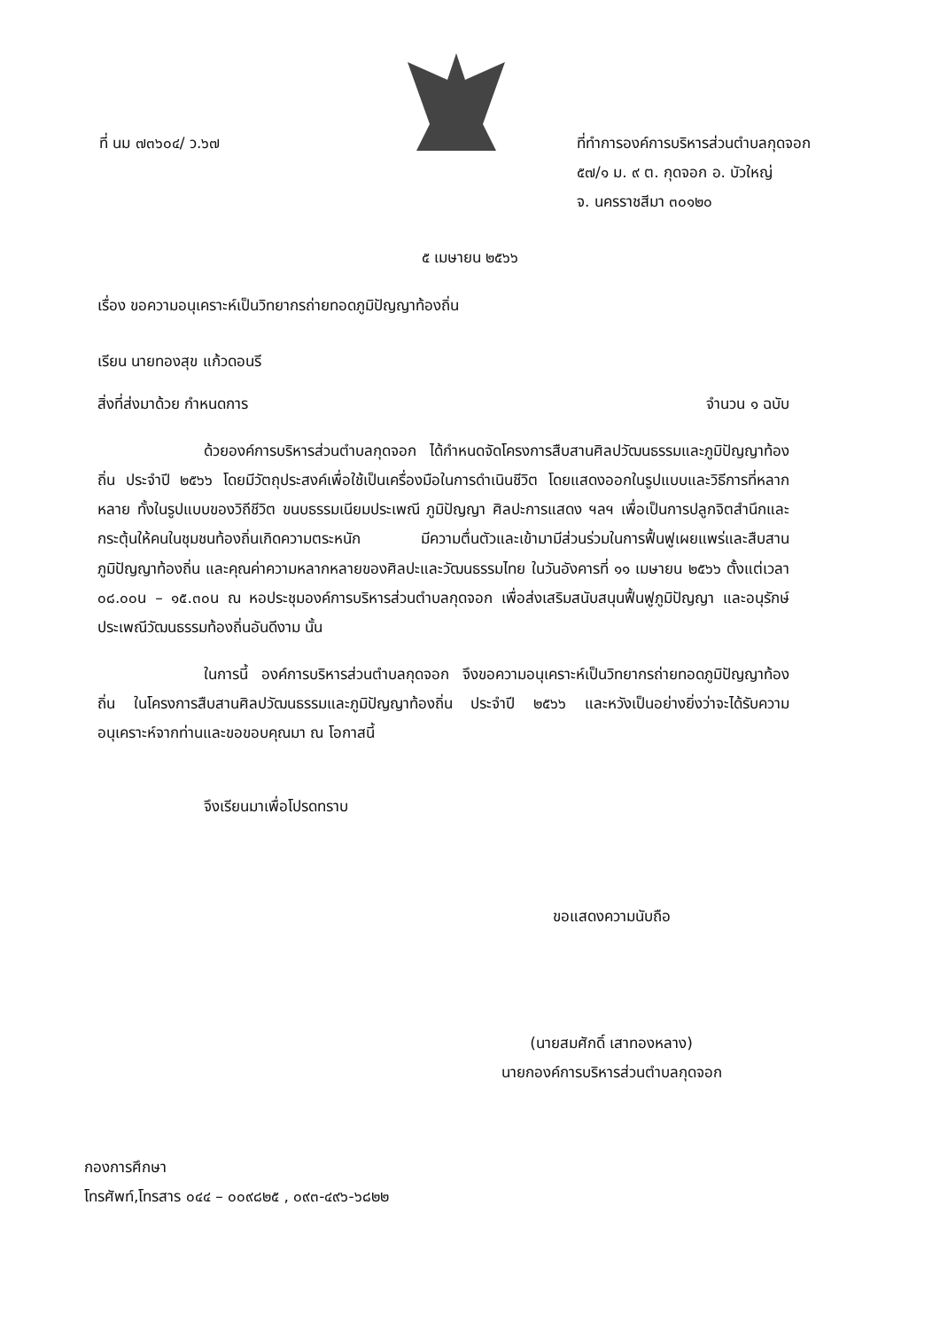ที่ นม ๗๓๖๐๔/ ว.๖๗ ที่ทำการองค์การบริหารส่วนตำบลกุดจอก
๕๗/๑ ม. ๙ ต. กุดจอก อ. บัวใหญ่
จ. นครราชสีมา ๓๐๑๒๐
๕ เมษายน ๒๕๖๖
เรื่อง ขอความอนุเคราะห์เป็นวิทยากรถ่ายทอดภูมิปัญญาท้องถิ่น
เรียน นายทองสุข แก้วดอนรี
สิ่งที่ส่งมาด้วย กำหนดการ จำนวน ๑ ฉบับ
ด้วยองค์การบริหารส่วนตำบลกุดจอก ได้กำหนดจัดโครงการสืบสานศิลปวัฒนธรรมและภูมิปัญญาท้องถิ่น ประจำปี ๒๕๖๖ โดยมีวัตถุประสงค์เพื่อใช้เป็นเครื่องมือในการดำเนินชีวิต โดยแสดงออกในรูปแบบและวิธีการที่หลากหลาย ทั้งในรูปแบบของวิถีชีวิต ขนบธรรมเนียมประเพณี ภูมิปัญญา ศิลปะการแสดง ฯลฯ เพื่อเป็นการปลูกจิตสำนึกและกระตุ้นให้คนในชุมชนท้องถิ่นเกิดความตระหนัก มีความตื่นตัวและเข้ามามีส่วนร่วมในการฟื้นฟูเผยแพร่และสืบสานภูมิปัญญาท้องถิ่น และคุณค่าความหลากหลายของศิลปะและวัฒนธรรมไทย ในวันอังคารที่ ๑๑ เมษายน ๒๕๖๖ ตั้งแต่เวลา ๐๘.๐๐น – ๑๕.๓๐น ณ หอประชุมองค์การบริหารส่วนตำบลกุดจอก เพื่อส่งเสริมสนับสนุนฟื้นฟูภูมิปัญญา และอนุรักษ์ประเพณีวัฒนธรรมท้องถิ่นอันดีงาม นั้น
ในการนี้ องค์การบริหารส่วนตำบลกุดจอก จึงขอความอนุเคราะห์เป็นวิทยากรถ่ายทอดภูมิปัญญาท้องถิ่น ในโครงการสืบสานศิลปวัฒนธรรมและภูมิปัญญาท้องถิ่น ประจำปี ๒๕๖๖ และหวังเป็นอย่างยิ่งว่าจะได้รับความอนุเคราะห์จากท่านและขอขอบคุณมา ณ โอกาสนี้
จึงเรียนมาเพื่อโปรดทราบ
ขอแสดงความนับถือ
(นายสมศักดิ์ เสาทองหลาง)
นายกองค์การบริหารส่วนตำบลกุดจอก
กองการศึกษา
โทรศัพท์,โทรสาร ๐๔๔ – ๐๐๙๘๒๕ , ๐๙๓-๔๙๖-๖๘๒๒